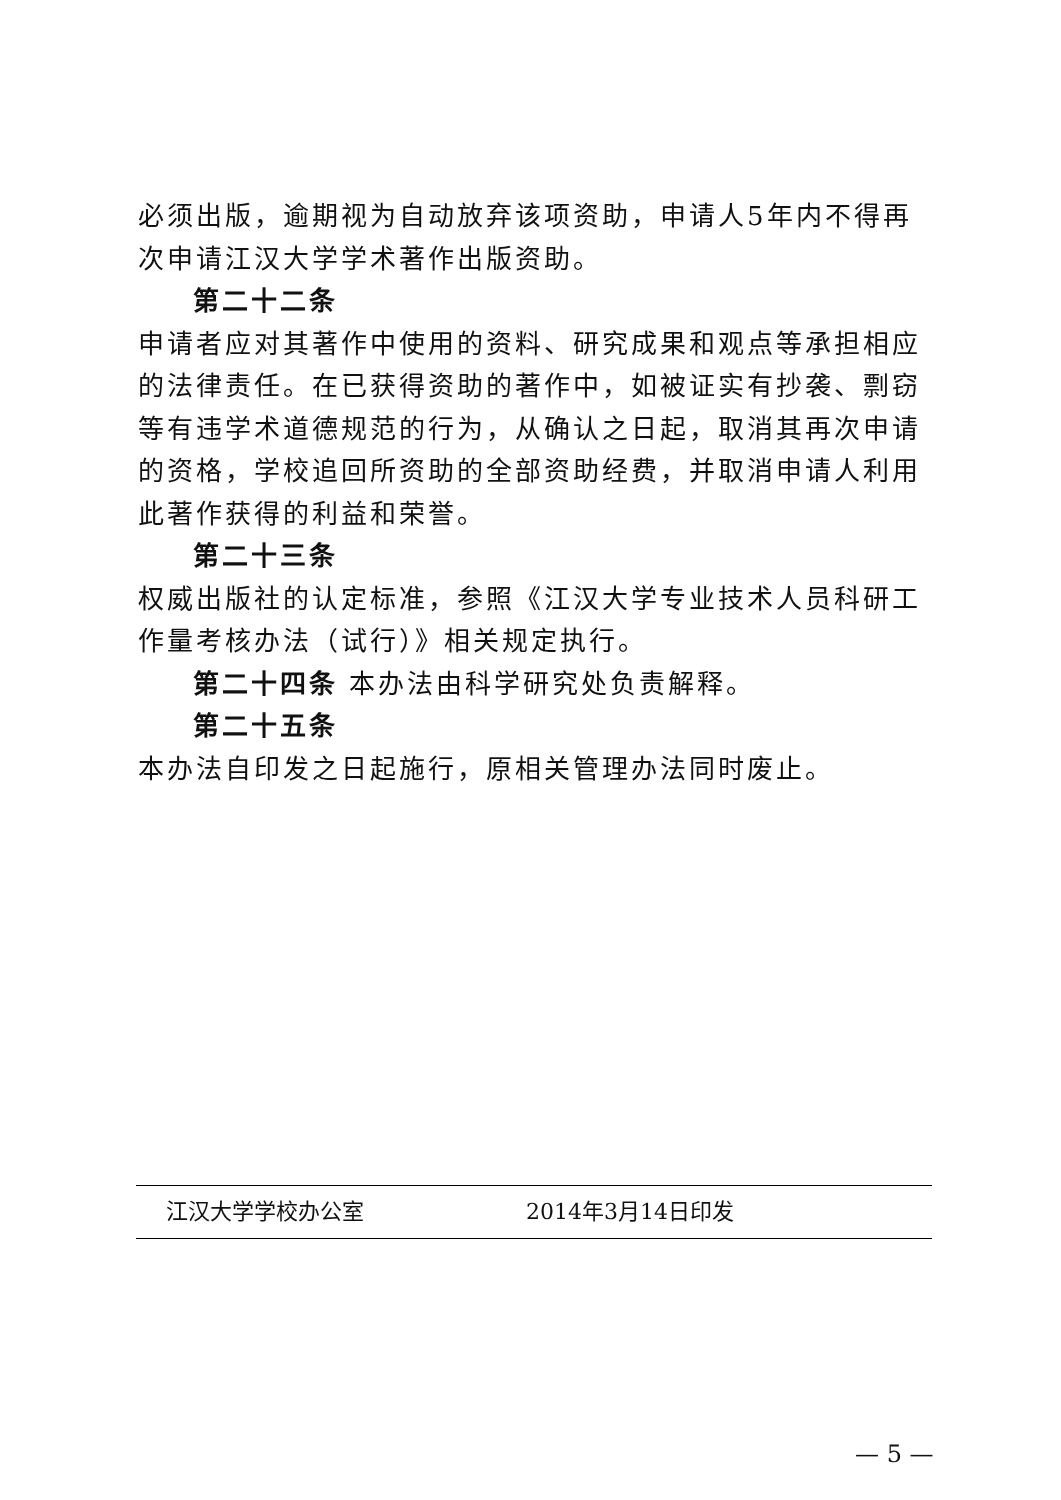必须出版，逾期视为自动放弃该项资助，申请人5年内不得再次申请江汉大学学术著作出版资助。
第二十二条
申请者应对其著作中使用的资料、研究成果和观点等承担相应的法律责任。在已获得资助的著作中，如被证实有抄袭、剽窃等有违学术道德规范的行为，从确认之日起，取消其再次申请的资格，学校追回所资助的全部资助经费，并取消申请人利用此著作获得的利益和荣誉。
第二十三条
权威出版社的认定标准，参照《江汉大学专业技术人员科研工作量考核办法（试行）》相关规定执行。
第二十四条 本办法由科学研究处负责解释。
第二十五条
本办法自印发之日起施行，原相关管理办法同时废止。
江汉大学学校办公室 2014年3月14日印发
— 5 —